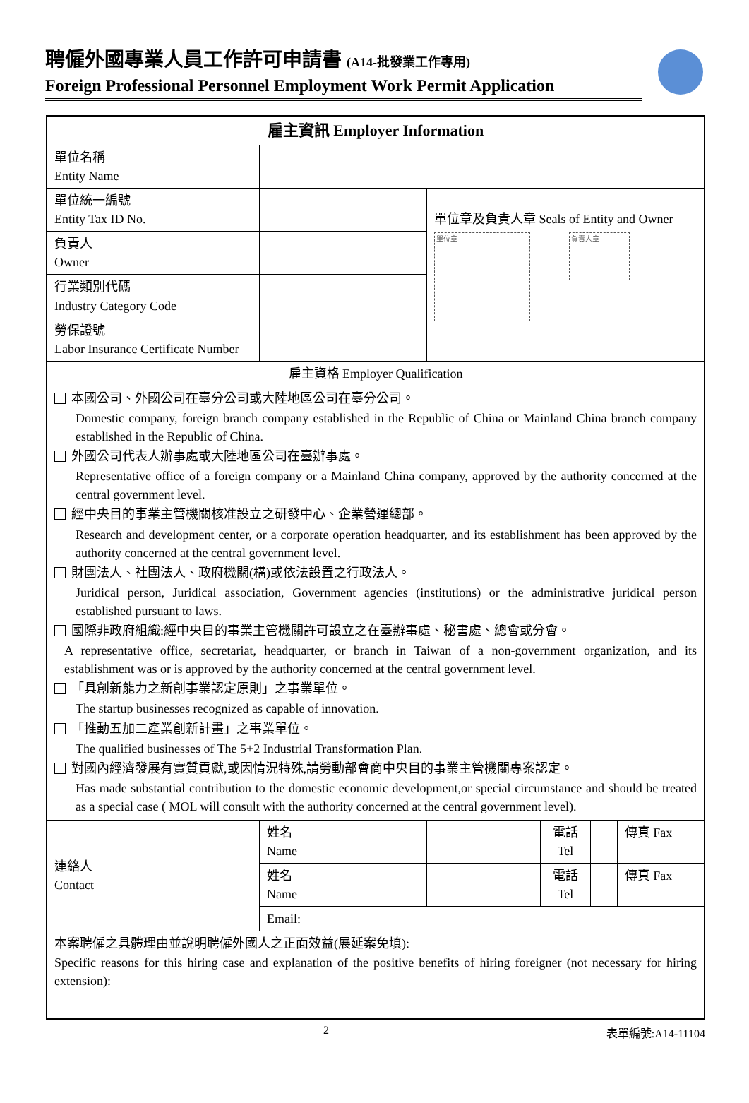聘僱外國專業人員工作許可申請書 (A14-批發業工作專用)
Foreign Professional Personnel Employment Work Permit Application
| 雇主資訊 Employer Information | | | | | |
| 單位名稱 Entity Name | | | | | |
| 單位統一編號 Entity Tax ID No. | | 單位章及負責人章 Seals of Entity and Owner 單位章 負責人章 | | | |
| 負責人 Owner | | | | | |
| 行業類別代碼 Industry Category Code | | | | | |
| 勞保證號 Labor Insurance Certificate Number | | | | | |
| 雇主資格 Employer Qualification | | | | | |
| 本國公司、外國公司在臺分公司或大陸地區公司在臺分公司。 Domestic company, foreign branch company established in the Republic of China or Mainland China branch company established in the Republic of China. 外國公司代表人辦事處或大陸地區公司在臺辦事處。 Representative office of a foreign company or a Mainland China company, approved by the authority concerned at the central government level. 經中央目的事業主管機關核准設立之研發中心、企業營運總部。 Research and development center, or a corporate operation headquarter, and its establishment has been approved by the authority concerned at the central government level. 財團法人、社團法人、政府機關(構)或依法設置之行政法人。 Juridical person, Juridical association, Government agencies (institutions) or the administrative juridical person established pursuant to laws. 國際非政府組織:經中央目的事業主管機關許可設立之在臺辦事處、秘書處、總會或分會。 A representative office, secretariat, headquarter, or branch in Taiwan of a non-government organization, and its establishment was or is approved by the authority concerned at the central government level. 「具創新能力之新創事業認定原則」之事業單位。 The startup businesses recognized as capable of innovation. 「推動五加二產業創新計畫」之事業單位。 The qualified businesses of The 5+2 Industrial Transformation Plan. 對國內經濟發展有實質貢獻,或因情況特殊,請勞動部會商中央目的事業主管機關專案認定。 Has made substantial contribution to the domestic economic development,or special circumstance and should be treated as a special case ( MOL will consult with the authority concerned at the central government level). | | | | | |
| 連絡人 Contact | 姓名 Name | | 電話 Tel | | 傳真 Fax |
| | 姓名 Name | | 電話 Tel | | 傳真 Fax |
| | Email: | | | | |
| 本案聘僱之具體理由並說明聘僱外國人之正面效益(展延案免填): Specific reasons for this hiring case and explanation of the positive benefits of hiring foreigner (not necessary for hiring extension): | | | | | |
2 表單編號:A14-11104